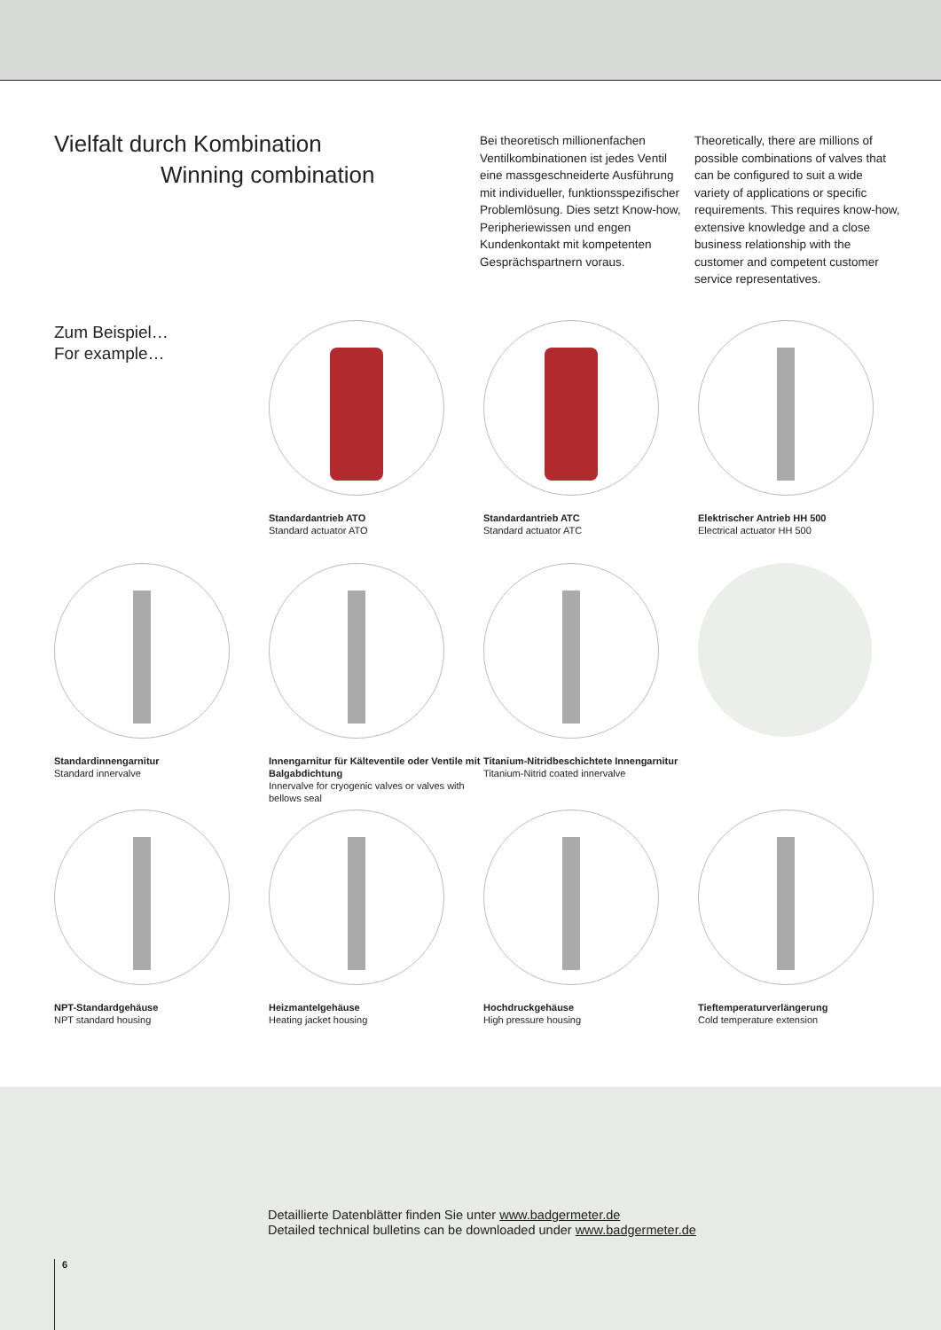Vielfalt durch Kombination
Winning combination
Bei theoretisch millionenfachen Ventilkombinationen ist jedes Ventil eine massgeschneiderte Ausführung mit individueller, funktionsspezifischer Problemlösung. Dies setzt Know-how, Peripheriewissen und engen Kundenkontakt mit kompetenten Gesprächspartnern voraus.
Theoretically, there are millions of possible combinations of valves that can be configured to suit a wide variety of applications or specific requirements. This requires know-how, extensive knowledge and a close business relationship with the customer and competent customer service representatives.
Zum Beispiel…
For example…
Standardantrieb ATO
Standard actuator ATO
Standardantrieb ATC
Standard actuator ATC
Elektrischer Antrieb HH 500
Electrical actuator HH 500
Standardinnengarnitur
Standard innervalve
Innengarnitur für Kälteventile oder Ventile mit Balgabdichtung
Innervalve for cryogenic valves or valves with bellows seal
Titanium-Nitridbeschichtete Innengarnitur
Titanium-Nitrid coated innervalve
NPT-Standardgehäuse
NPT standard housing
Heizmantelgehäuse
Heating jacket housing
Hochdruckgehäuse
High pressure housing
Tieftemperaturverlängerung
Cold temperature extension
Detaillierte Datenblätter finden Sie unter www.badgermeter.de
Detailed technical bulletins can be downloaded under www.badgermeter.de
6